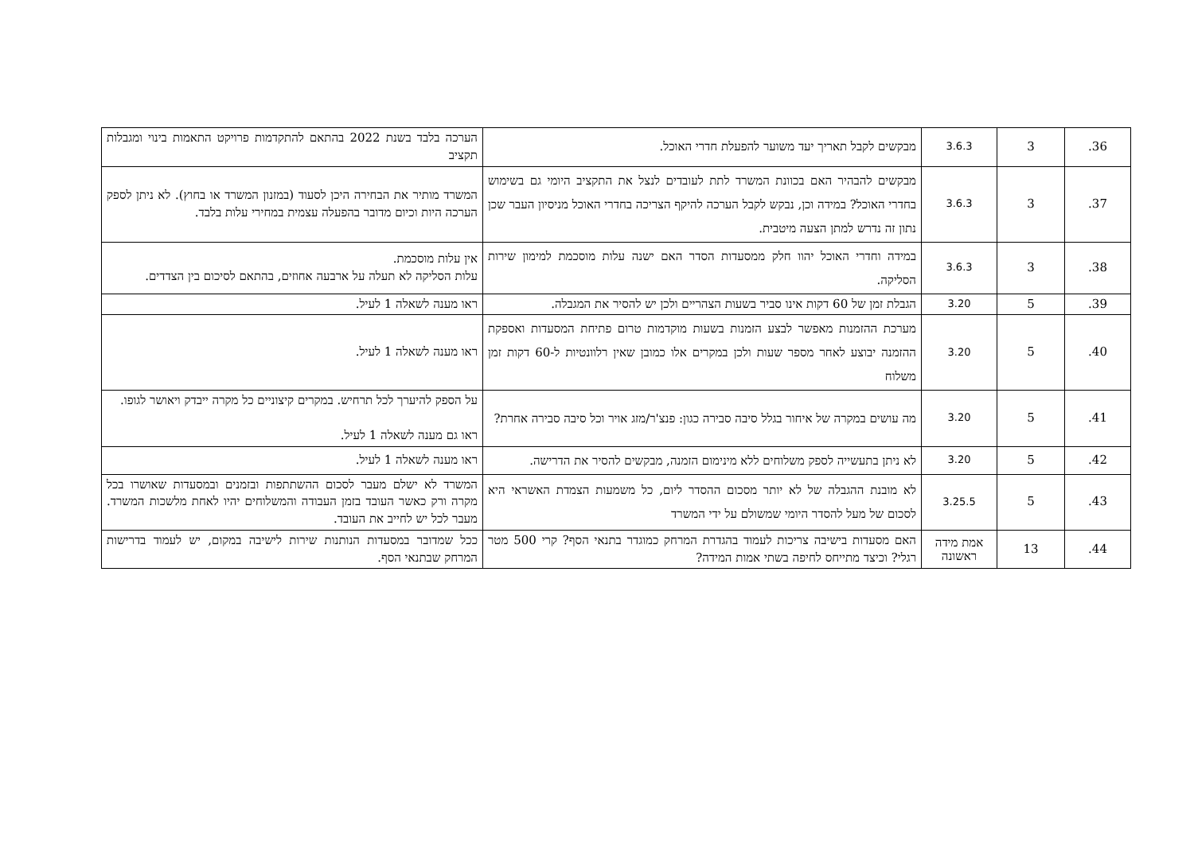| 36. | 3 | 3.6.3 | מבקשים לקבל תאריך יעד משוער להפעלת חדרי האוכל. | הערכה בלבד בשנת 2022 בהתאם להתקדמות פרויקט התאמות בינוי ומגבלות תקציב |
| 37. | 3 | 3.6.3 | מבקשים להבהיר האם בכוונת המשרד לתת לעובדים לנצל את התקציב היומי גם בשימוש בחדרי האוכל? במידה וכן, נבקש לקבל הערכה להיקף הצריכה בחדרי האוכל מניסיון העבר שכן נתון זה נדרש למתן הצעה מיטבית. | המשרד מותיר את הבחירה היכן לסעוד (במזנון המשרד או בחוץ). לא ניתן לספק הערכה היות וכיום מדובר בהפעלה עצמית במחירי עלות בלבד. |
| 38. | 3 | 3.6.3 | במידה וחדרי האוכל יהוו חלק ממסעדות הסדר האם ישנה עלות מוסכמת למימון שירות הסליקה. | אין עלות מוסכמת. עלות הסליקה לא תעלה על ארבעה אחוזים, בהתאם לסיכום בין הצדדים. |
| 39. | 5 | 3.20 | הגבלת זמן של 60 דקות אינו סביר בשעות הצהריים ולכן יש להסיר את המגבלה. | ראו מענה לשאלה 1 לעיל. |
| 40. | 5 | 3.20 | מערכת ההזמנות מאפשר לבצע הזמנות בשעות מוקדמות טרום פתיחת המסעדות ואספקת ההזמנה יבוצע לאחר מספר שעות ולכן במקרים אלו כמובן שאין רלוונטיות ל-60 דקות זמן משלוח | ראו מענה לשאלה 1 לעיל. |
| 41. | 5 | 3.20 | מה עושים במקרה של איחור בגלל סיבה סבירה כגון: פנצ'ר/מזג אויר וכל סיבה סבירה אחרת? | על הספק להיערך לכל תרחיש. במקרים קיצוניים כל מקרה ייבדק ויאושר לגופו. ראו גם מענה לשאלה 1 לעיל. |
| 42. | 5 | 3.20 | לא ניתן בתעשייה לספק משלוחים ללא מינימום הזמנה, מבקשים להסיר את הדרישה. | ראו מענה לשאלה 1 לעיל. |
| 43. | 5 | 3.25.5 | לא מובנת ההגבלה של לא יותר מסכום ההסדר ליום, כל משמעות הצמדת האשראי היא לסכום של מעל להסדר היומי שמשולם על ידי המשרד | המשרד לא ישלם מעבר לסכום ההשתתפות ובזמנים ובמסעדות שאושרו בכל מקרה ורק כאשר העובד בזמן העבודה והמשלוחים יהיו לאחת מלשכות המשרד. מעבר לכל יש לחייב את העובד. |
| 44. | 13 | אמת מידה ראשונה | האם מסעדות בישיבה צריכות לעמוד בהגדרת המרחק כמוגדר בתנאי הסף? קרי 500 מטר רגלי? וכיצד מתייחס לחיפה בשתי אמות המידה? | ככל שמדובר במסעדות הנותנות שירות לישיבה במקום, יש לעמוד בדרישות המרחק שבתנאי הסף. |